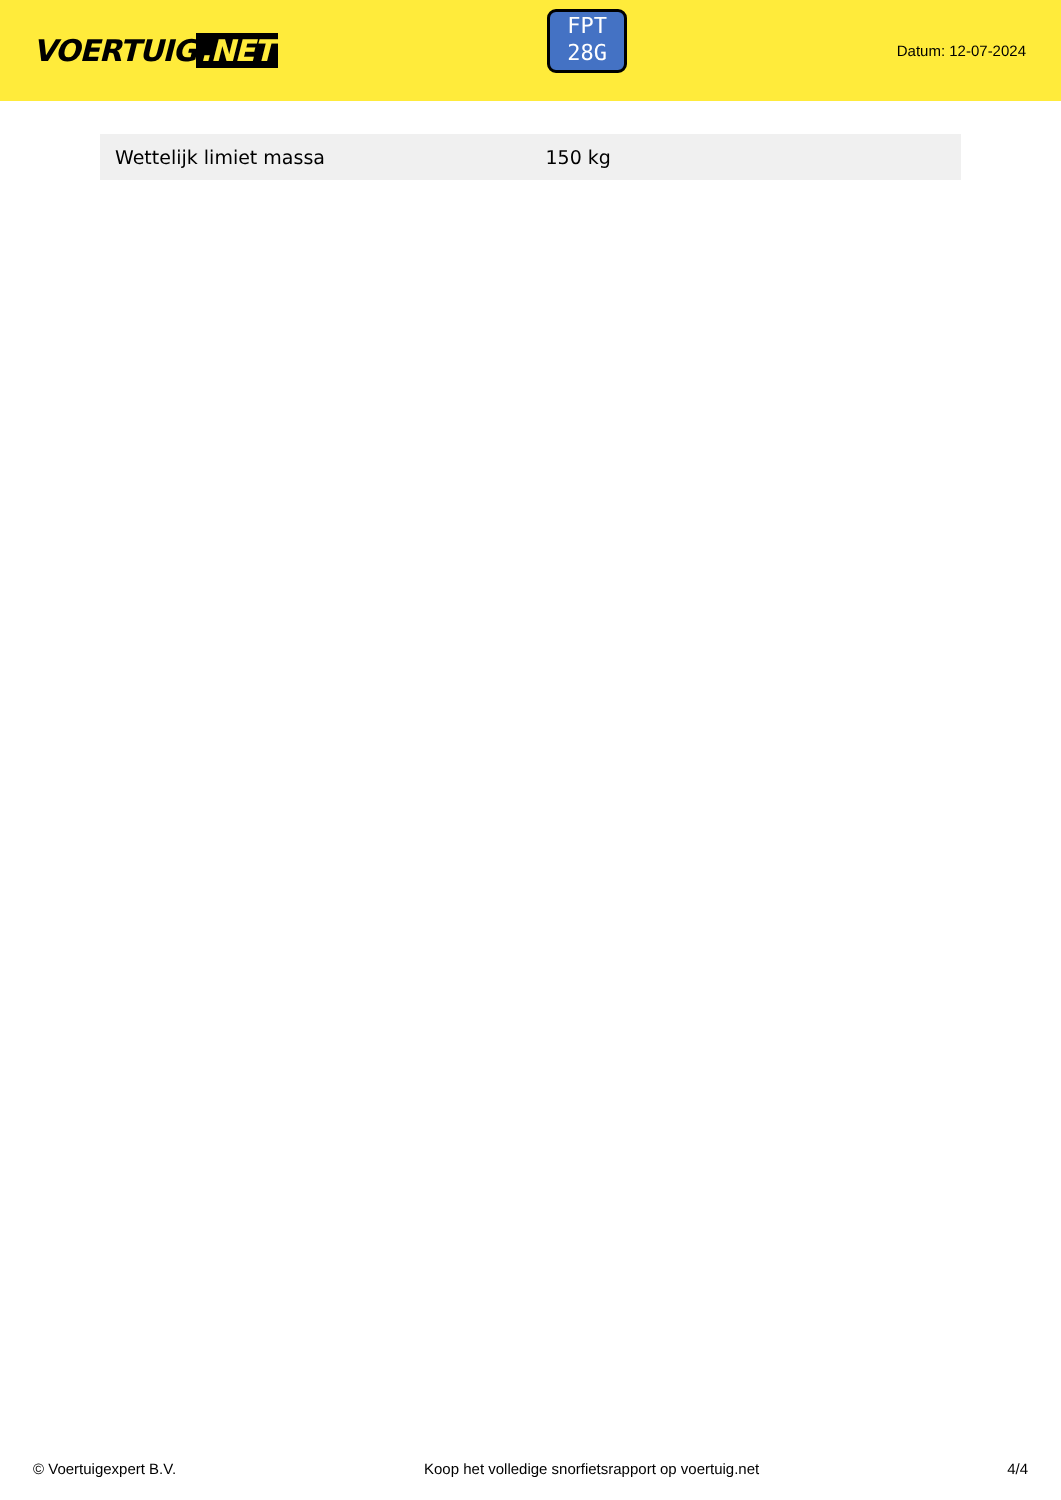VOERTUIG.NET
FPT
28G
Datum: 12-07-2024
| Wettelijk limiet massa | 150 kg |
© Voertuigexpert B.V. Koop het volledige snorfietsrapport op voertuig.net 4/4